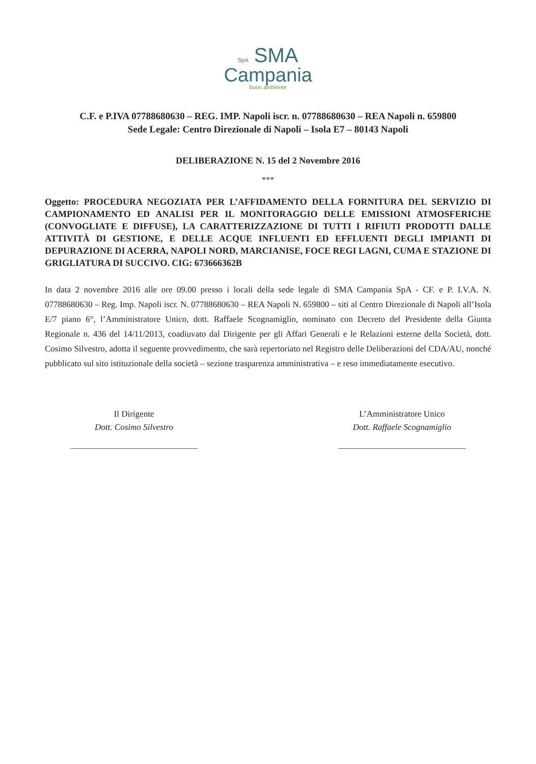SpA SMA
Campania
buon ambiente
C.F. e P.IVA 07788680630 – REG. IMP. Napoli iscr. n. 07788680630 – REA Napoli n. 659800
Sede Legale: Centro Direzionale di Napoli – Isola E7 – 80143 Napoli
DELIBERAZIONE N. 15 del 2 Novembre 2016
***
Oggetto: PROCEDURA NEGOZIATA PER L’AFFIDAMENTO DELLA FORNITURA DEL SERVIZIO DI CAMPIONAMENTO ED ANALISI PER IL MONITORAGGIO DELLE EMISSIONI ATMOSFERICHE (CONVOGLIATE E DIFFUSE), LA CARATTERIZZAZIONE DI TUTTI I RIFIUTI PRODOTTI DALLE ATTIVITÀ DI GESTIONE, E DELLE ACQUE INFLUENTI ED EFFLUENTI DEGLI IMPIANTI DI DEPURAZIONE DI ACERRA, NAPOLI NORD, MARCIANISE, FOCE REGI LAGNI, CUMA E STAZIONE DI GRIGLIATURA DI SUCCIVO. CIG: 673666362B
In data 2 novembre 2016 alle ore 09.00 presso i locali della sede legale di SMA Campania SpA - CF. e P. I.V.A. N. 07788680630 – Reg. Imp. Napoli iscr. N. 07788680630 – REA Napoli N. 659800 – siti al Centro Direzionale di Napoli all’Isola E/7 piano 6°, l’Amministratore Unico, dott. Raffaele Scognamiglio, nominato con Decreto del Presidente della Giunta Regionale n. 436 del 14/11/2013, coadiuvato dal Dirigente per gli Affari Generali e le Relazioni esterne della Società, dott. Cosimo Silvestro, adotta il seguente provvedimento, che sarà repertoriato nel Registro delle Deliberazioni del CDA/AU, nonché pubblicato sul sito istituzionale della società – sezione trasparenza amministrativa – e reso immediatamente esecutivo.
Il Dirigente
Dott. Cosimo Silvestro
L’Amministratore Unico
Dott. Raffaele Scognamiglio